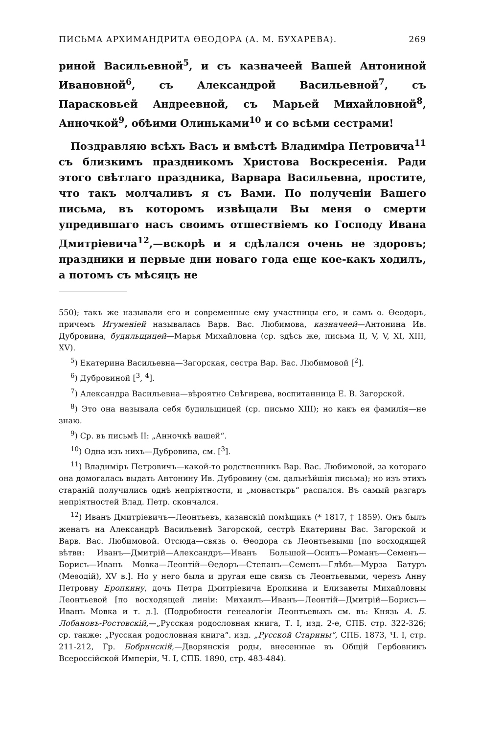ПИСЬМА АРХИМАНДРИТА ѲЕОДОРА (А. М. БУХАРЕВА). 269
риной Васильевной<sup>5</sup>, и съ казначеей Вашей Антониной Ивановной<sup>6</sup>, съ Александрой Васильевной<sup>7</sup>, съ Парасковьей Андреевной, съ Марьей Михайловной<sup>8</sup>, Анночкой<sup>9</sup>, обѣими Олиньками<sup>10</sup> и со всѣми сестрами!
Поздравляю всѣхъ Васъ и вмѣстѣ Владиміра Петровича<sup>11</sup> съ близкимъ праздникомъ Христова Воскресенія. Ради этого свѣтлаго праздника, Варвара Васильевна, простите, что такъ молчаливъ я съ Вами. По полученіи Вашего письма, въ которомъ извѣщали Вы меня о смерти упредившаго насъ своимъ отшествіемъ ко Господу Ивана Дмитріевича<sup>12</sup>,—вскорѣ и я сдѣлался очень не здоровъ; праздники и первые дни новаго года еще кое-какъ ходилъ, а потомъ съ мѣсяцъ не
550); такъ же называли его и современные ему участницы его, и самъ о. Ѳеодоръ, причемъ Игуменіей называлась Варв. Вас. Любимова, казначеей—Антонина Ив. Дубровина, будильщицей—Марья Михайловна (ср. здѣсь же, письма II, V, V, XI, XIII, XV).
<sup>5</sup>) Екатерина Васильевна—Загорская, сестра Вар. Вас. Любимовой [<sup>2</sup>].
<sup>6</sup>) Дубровиной [<sup>3</sup>, <sup>4</sup>].
<sup>7</sup>) Александра Васильевна—вѣроятно Снѣгирева, воспитанница Е. В. Загорской.
<sup>8</sup>) Это она называла себя будильщицей (ср. письмо XIII); но какъ ея фамилія—не знаю.
<sup>9</sup>) Ср. въ письмѣ II: „Анночкѣ вашей“.
<sup>10</sup>) Одна изъ нихъ—Дубровина, см. [<sup>3</sup>].
<sup>11</sup>) Владиміръ Петровичъ—какой-то родственникъ Вар. Вас. Любимовой, за котораго она домогалась выдать Антонину Ив. Дубровину (см. дальнѣйшія письма); но изъ этихъ стараній получились однѣ непріятности, и „монастырь“ распался. Въ самый разгаръ непріятностей Влад. Петр. скончался.
<sup>12</sup>) Иванъ Дмитріевичъ—Леонтьевъ, казанскій помѣщикъ (* 1817, † 1859). Онъ былъ женатъ на Александрѣ Васильевнѣ Загорской, сестрѣ Екатерины Вас. Загорской и Варв. Вас. Любимовой. Отсюда—связь о. Ѳеодора съ Леонтьевыми [по восходящей вѣтви: Иванъ—Дмитрій—Александръ—Иванъ Большой—Осипъ—Романъ—Семенъ—Борисъ—Иванъ Мовка—Леонтій—Ѳедоръ—Степанъ—Семенъ—Глѣбъ—Мурза Батуръ (Меѳодій), XV в.]. Но у него была и другая еще связь съ Леонтьевыми, черезъ Анну Петровну Еропкину, дочь Петра Дмитріевича Еропкина и Елизаветы Михайловны Леонтьевой [по восходящей линіи: Михаилъ—Иванъ—Леонтій—Дмитрій—Борисъ—Иванъ Мовка и т. д.]. (Подробности генеалогіи Леонтьевыхъ см. въ: Князь А. Б. Лобановъ-Ростовскій,—„Русская родословная книга, Т. I, изд. 2-е, СПБ. стр. 322-326; ср. также: „Русская родословная книга“. изд. „Русской Старины“, СПБ. 1873, Ч. I, стр. 211-212, Гр. Бобринскій,—Дворянскія роды, внесенные въ Общій Гербовникъ Всероссійской Имперіи, Ч. I, СПБ. 1890, стр. 483-484).